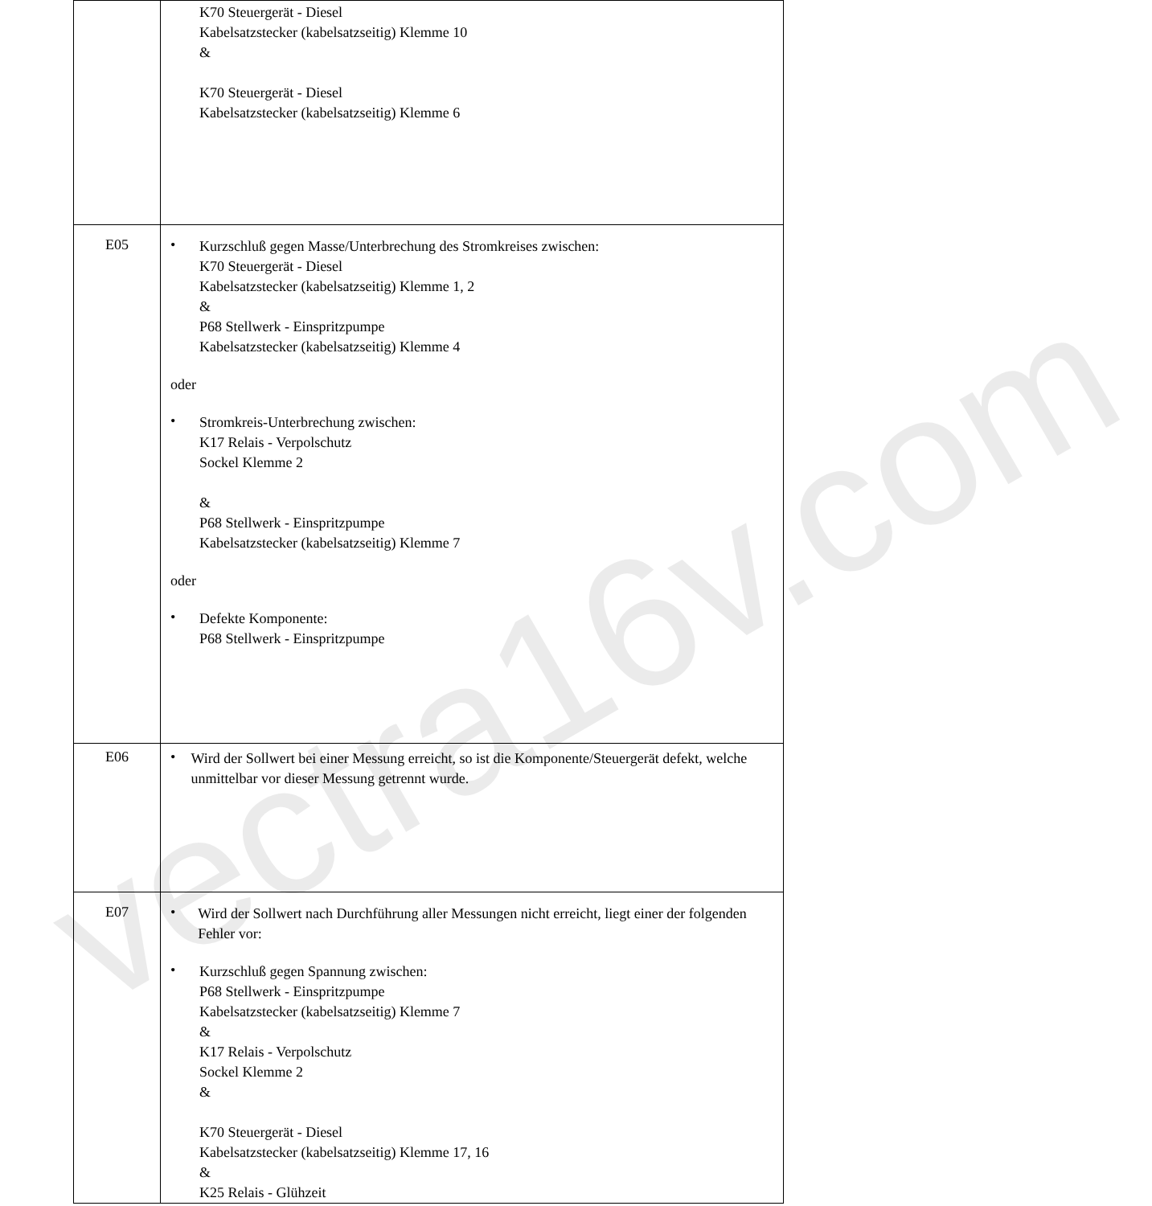| | K70 Steuergerät - Diesel Kabelsatzstecker (kabelsatzseitig) Klemme 10 & K70 Steuergerät - Diesel Kabelsatzstecker (kabelsatzseitig) Klemme 6 |
| E05 | • Kurzschluß gegen Masse/Unterbrechung des Stromkreises zwischen: K70 Steuergerät - Diesel Kabelsatzstecker (kabelsatzseitig) Klemme 1, 2 & P68 Stellwerk - Einspritzpumpe Kabelsatzstecker (kabelsatzseitig) Klemme 4 oder • Stromkreis-Unterbrechung zwischen: K17 Relais - Verpolschutz Sockel Klemme 2 & P68 Stellwerk - Einspritzpumpe Kabelsatzstecker (kabelsatzseitig) Klemme 7 oder • Defekte Komponente: P68 Stellwerk - Einspritzpumpe |
| E06 | • Wird der Sollwert bei einer Messung erreicht, so ist die Komponente/Steuergerät defekt, welche unmittelbar vor dieser Messung getrennt wurde. |
| E07 | • Wird der Sollwert nach Durchführung aller Messungen nicht erreicht, liegt einer der folgenden Fehler vor: • Kurzschluß gegen Spannung zwischen: P68 Stellwerk - Einspritzpumpe Kabelsatzstecker (kabelsatzseitig) Klemme 7 & K17 Relais - Verpolschutz Sockel Klemme 2 & K70 Steuergerät - Diesel Kabelsatzstecker (kabelsatzseitig) Klemme 17, 16 & K25 Relais - Glühzeit |
vectra16v.com